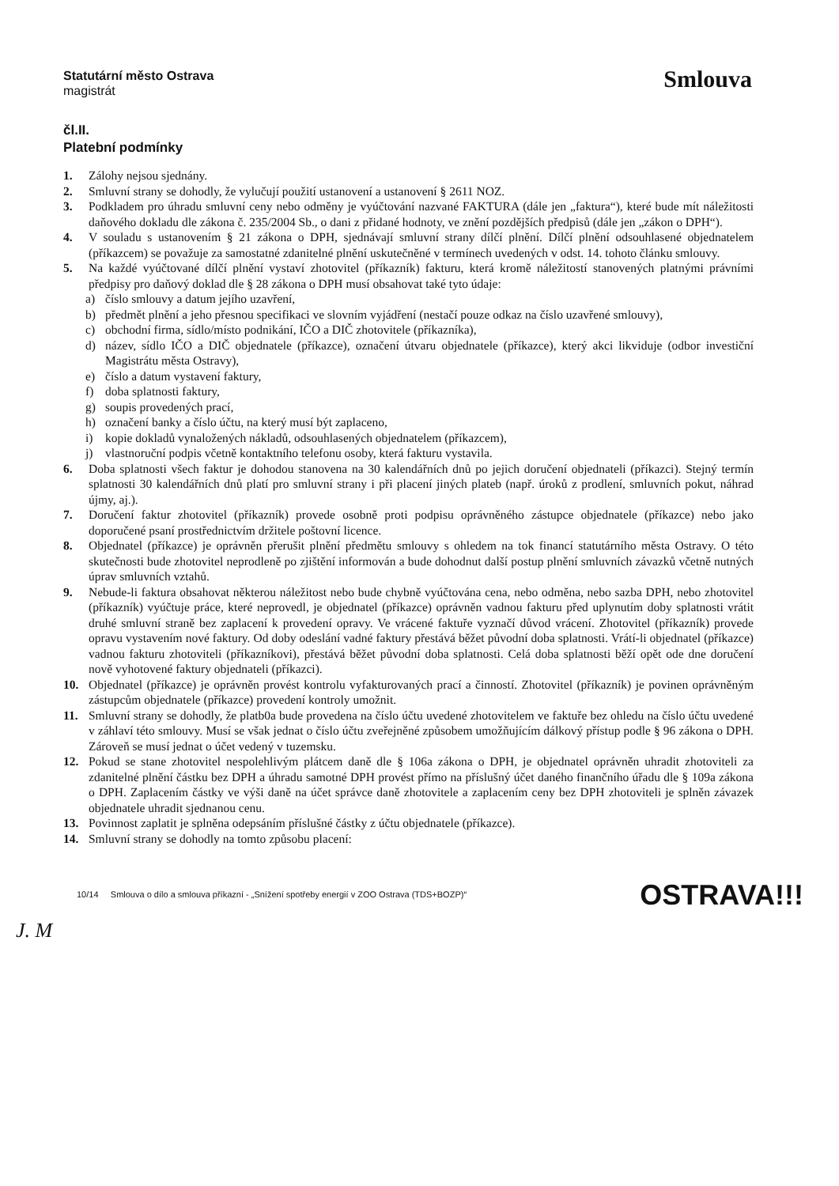Statutární město Ostrava
magistrát
Smlouva
čl.II.
Platební podmínky
1. Zálohy nejsou sjednány.
2. Smluvní strany se dohodly, že vylučují použití ustanovení a ustanovení § 2611 NOZ.
3. Podkladem pro úhradu smluvní ceny nebo odměny je vyúčtování nazvané FAKTURA (dále jen „faktura“), které bude mít náležitosti daňového dokladu dle zákona č. 235/2004 Sb., o dani z přidané hodnoty, ve znění pozdějších předpisů (dále jen „zákon o DPH“).
4. V souladu s ustanovením § 21 zákona o DPH, sjednávají smluvní strany dílčí plnění. Dílčí plnění odsouhlasené objednatelem (příkazcem) se považuje za samostatné zdanitelné plnění uskutečněné v termínech uvedených v odst. 14. tohoto článku smlouvy.
5. Na každé vyúčtované dílčí plnění vystaví zhotovitel (příkazník) fakturu, která kromě náležitostí stanovených platnými právními předpisy pro daňový doklad dle § 28 zákona o DPH musí obsahovat také tyto údaje:
a) číslo smlouvy a datum jejího uzavření,
b) předmět plnění a jeho přesnou specifikaci ve slovním vyjádření (nestačí pouze odkaz na číslo uzavřené smlouvy),
c) obchodní firma, sídlo/místo podnikání, IČO a DIČ zhotovitele (příkazníka),
d) název, sídlo IČO a DIČ objednatele (příkazce), označení útvaru objednatele (příkazce), který akci likviduje (odbor investiční Magistrátu města Ostravy),
e) číslo a datum vystavení faktury,
f) doba splatnosti faktury,
g) soupis provedených prací,
h) označení banky a číslo účtu, na který musí být zaplaceno,
i) kopie dokladů vynaložených nákladů, odsouhlasených objednatelem (příkazcem),
j) vlastnoruční podpis včetně kontaktního telefonu osoby, která fakturu vystavila.
6. Doba splatnosti všech faktur je dohodou stanovena na 30 kalendářních dnů po jejich doručení objednateli (příkazci). Stejný termín splatnosti 30 kalendářních dnů platí pro smluvní strany i při placení jiných plateb (např. úroků z prodlení, smluvních pokut, náhrad újmy, aj.).
7. Doručení faktur zhotovitel (příkazník) provede osobně proti podpisu oprávněného zástupce objednatele (příkazce) nebo jako doporučené psaní prostřednictvím držitele poštovní licence.
8. Objednatel (příkazce) je oprávněn přerušit plnění předmětu smlouvy s ohledem na tok financí statutárního města Ostravy. O této skutečnosti bude zhotovitel neprodleně po zjištění informován a bude dohodnut další postup plnění smluvních závazků včetně nutných úprav smluvních vztahů.
9. Nebude-li faktura obsahovat některou náležitost nebo bude chybně vyúčtována cena, nebo odměna, nebo sazba DPH, nebo zhotovitel (příkazník) vyúčtuje práce, které neprovedl, je objednatel (příkazce) oprávněn vadnou fakturu před uplynutím doby splatnosti vrátit druhé smluvní straně bez zaplacení k provedení opravy. Ve vrácené faktuře vyznačí důvod vrácení. Zhotovitel (příkazník) provede opravu vystavením nové faktury. Od doby odeslání vadné faktury přestává běžet původní doba splatnosti. Vrátí-li objednatel (příkazce) vadnou fakturu zhotoviteli (příkazníkovi), přestává běžet původní doba splatnosti. Celá doba splatnosti běží opět ode dne doručení nově vyhotovené faktury objednateli (příkazci).
10. Objednatel (příkazce) je oprávněn provést kontrolu vyfakturovaných prací a činností. Zhotovitel (příkazník) je povinen oprávněným zástupcům objednatele (příkazce) provedení kontroly umožnit.
11. Smluvní strany se dohodly, že platb0a bude provedena na číslo účtu uvedené zhotovitelem ve faktuře bez ohledu na číslo účtu uvedené v záhlaví této smlouvy. Musí se však jednat o číslo účtu zveřejněné způsobem umožňujícím dálkový přístup podle § 96 zákona o DPH. Zároveň se musí jednat o účet vedený v tuzemsku.
12. Pokud se stane zhotovitel nespolehlivým plátcem daně dle § 106a zákona o DPH, je objednatel oprávněn uhradit zhotoviteli za zdanitelné plnění částku bez DPH a úhradu samotné DPH provést přímo na příslušný účet daného finančního úřadu dle § 109a zákona o DPH. Zaplacením částky ve výši daně na účet správce daně zhotovitele a zaplacením ceny bez DPH zhotoviteli je splněn závazek objednatele uhradit sjednanou cenu.
13. Povinnost zaplatit je splněna odepsáním příslušné částky z účtu objednatele (příkazce).
14. Smluvní strany se dohodly na tomto způsobu placení:
10/14 Smlouva o dílo a smlouva příkazní - „Snížení spotřeby energií v ZOO Ostrava (TDS+BOZP)“OSTRAVA!!!
J. M